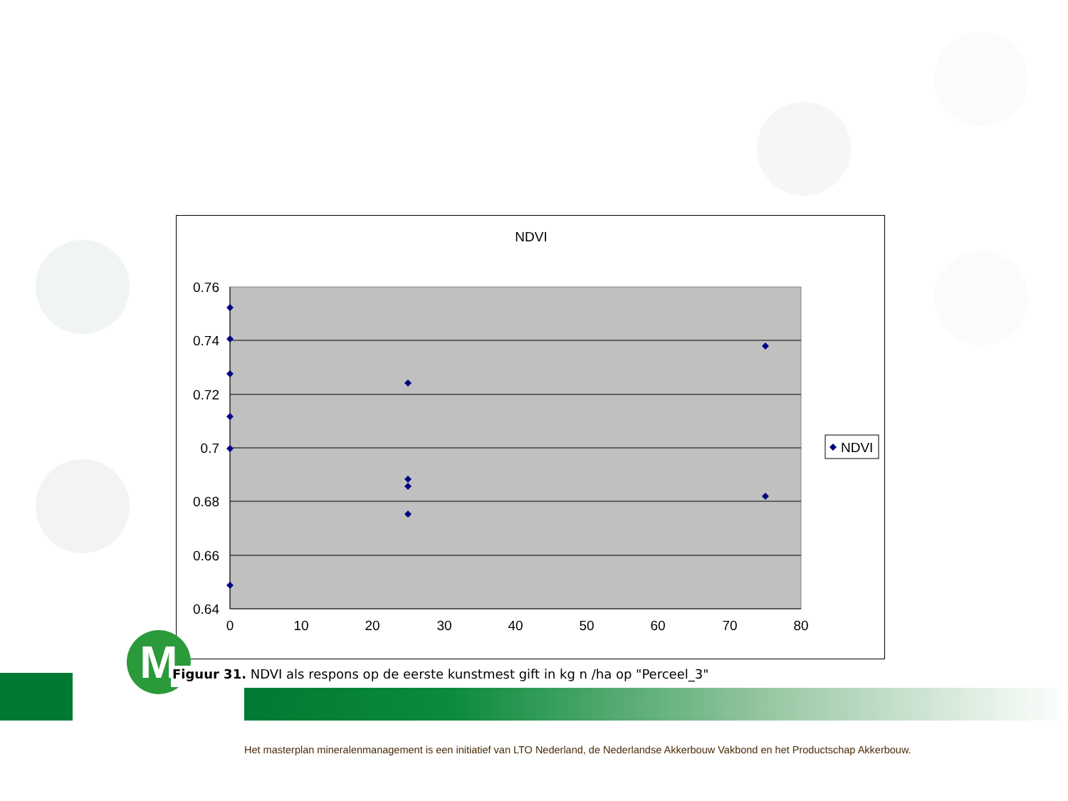NDVI
0.76
0.74
0.72
0.7
0.68
0.66
0.64
0
10
20
30
40
50
60
70
80
NDVI
M Figuur 31. NDVI als respons op de eerste kunstmest gift in kg n /ha op "Perceel_3"
Het masterplan mineralenmanagement is een initiatief van LTO Nederland, de Nederlandse Akkerbouw Vakbond en het Productschap Akkerbouw.